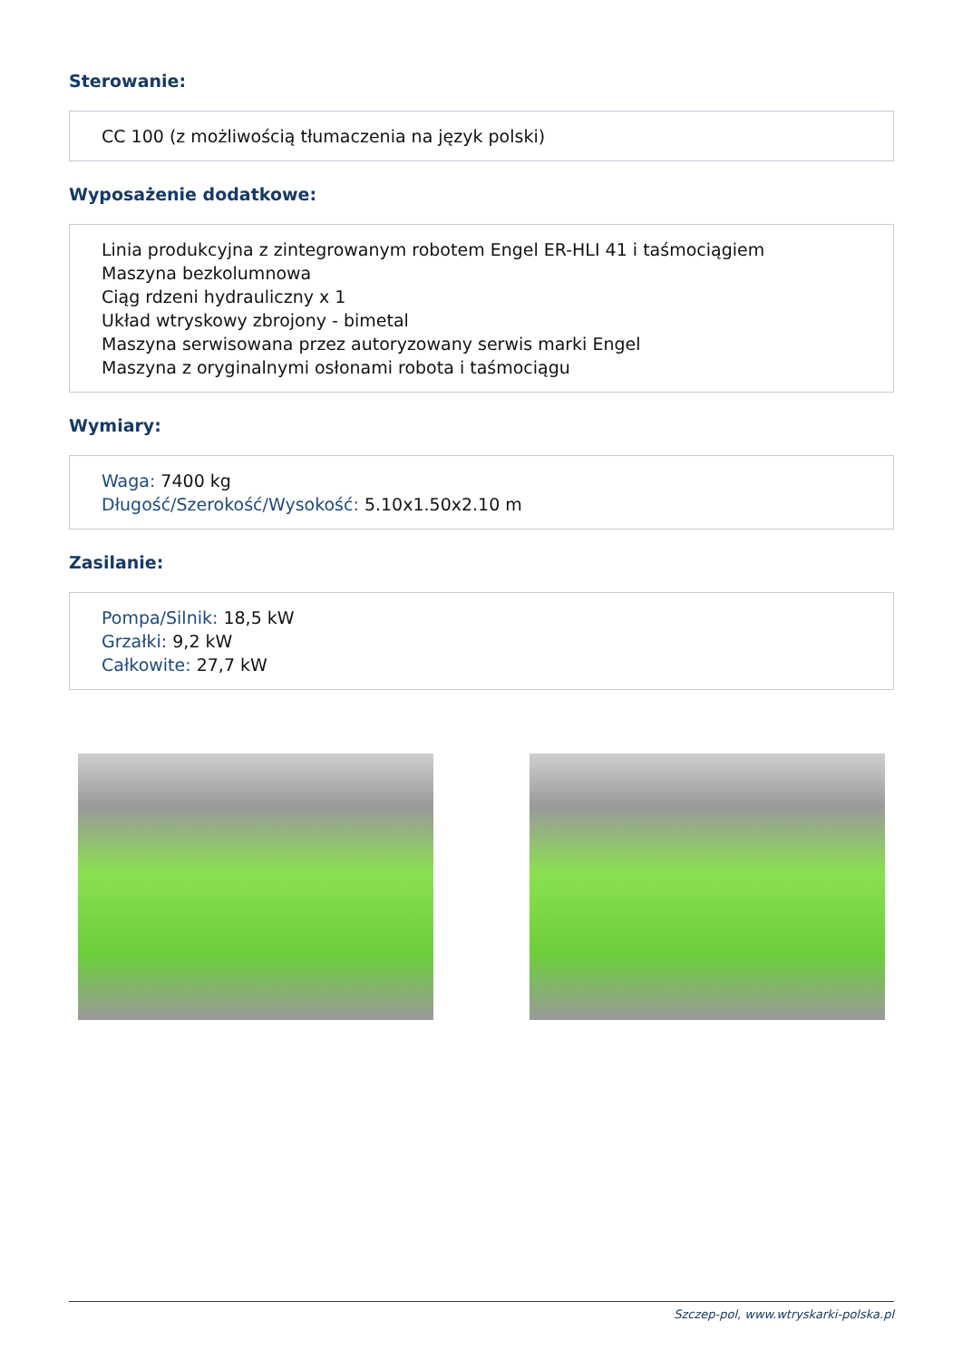Sterowanie:
CC 100 (z możliwością tłumaczenia na język polski)
Wyposażenie dodatkowe:
Linia produkcyjna z zintegrowanym robotem Engel ER-HLI 41 i taśmociągiem
Maszyna bezkolumnowa
Ciąg rdzeni hydrauliczny x 1
Układ wtryskowy zbrojony - bimetal
Maszyna serwisowana przez autoryzowany serwis marki Engel
Maszyna z oryginalnymi osłonami robota i taśmociągu
Wymiary:
Waga: 7400 kg
Długość/Szerokość/Wysokość: 5.10x1.50x2.10 m
Zasilanie:
Pompa/Silnik: 18,5 kW
Grzałki: 9,2 kW
Całkowite: 27,7 kW
Szczep-pol, www.wtryskarki-polska.pl